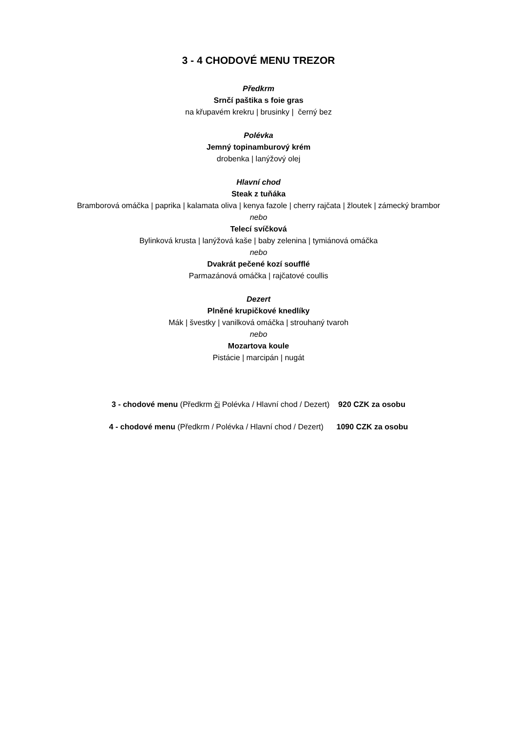3 - 4 CHODOVÉ MENU TREZOR
Předkrm
Srnčí paštika s foie gras
na křupavém krekru | brusinky | černý bez
Polévka
Jemný topinamburový krém
drobenka | lanýžový olej
Hlavní chod
Steak z tuňáka
Bramborová omáčka | paprika | kalamata oliva | kenya fazole | cherry rajčata | žloutek | zámecký brambor
nebo
Telecí svíčková
Bylinková krusta | lanýžová kaše | baby zelenina | tymiánová omáčka
nebo
Dvakrát pečené kozí soufflé
Parmazánová omáčka | rajčatové coullis
Dezert
Plněné krupičkové knedlíky
Mák | švestky | vanilková omáčka | strouhaný tvaroh
nebo
Mozartova koule
Pistácie | marcipán | nugát
3 - chodové menu (Předkrm či Polévka / Hlavní chod / Dezert) 920 CZK za osobu
4 - chodové menu (Předkrm / Polévka / Hlavní chod / Dezert) 1090 CZK za osobu